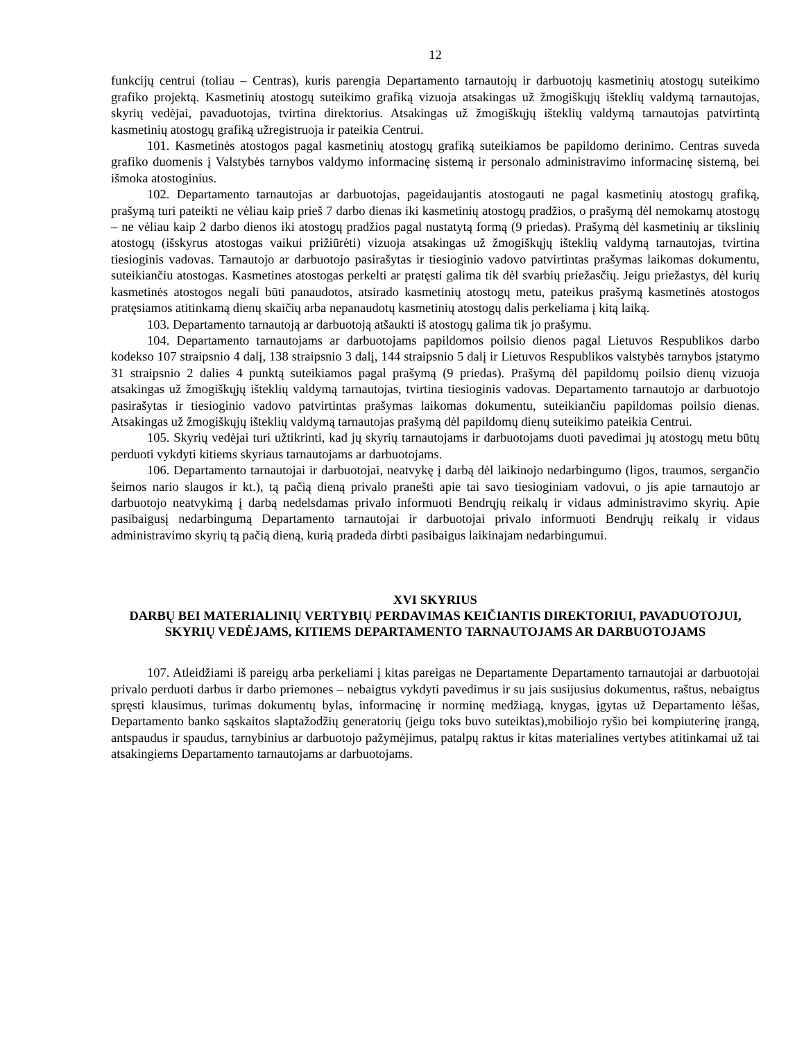12
funkcijų centrui (toliau – Centras), kuris parengia Departamento tarnautojų ir darbuotojų kasmetinių atostogų suteikimo grafiko projektą. Kasmetinių atostogų suteikimo grafiką vizuoja atsakingas už žmogiškųjų išteklių valdymą tarnautojas, skyrių vedėjai, pavaduotojas, tvirtina direktorius. Atsakingas už žmogiškųjų išteklių valdymą tarnautojas patvirtintą kasmetinių atostogų grafiką užregistruoja ir pateikia Centrui.
101. Kasmetinės atostogos pagal kasmetinių atostogų grafiką suteikiamos be papildomo derinimo. Centras suveda grafiko duomenis į Valstybės tarnybos valdymo informacinę sistemą ir personalo administravimo informacinę sistemą, bei išmoka atostoginius.
102. Departamento tarnautojas ar darbuotojas, pageidaujantis atostogauti ne pagal kasmetinių atostogų grafiką, prašymą turi pateikti ne vėliau kaip prieš 7 darbo dienas iki kasmetinių atostogų pradžios, o prašymą dėl nemokamų atostogų – ne vėliau kaip 2 darbo dienos iki atostogų pradžios pagal nustatytą formą (9 priedas). Prašymą dėl kasmetinių ar tikslinių atostogų (išskyrus atostogas vaikui prižiūrėti) vizuoja atsakingas už žmogiškųjų išteklių valdymą tarnautojas, tvirtina tiesioginis vadovas. Tarnautojo ar darbuotojo pasirašytas ir tiesioginio vadovo patvirtintas prašymas laikomas dokumentu, suteikiančiu atostogas. Kasmetines atostogas perkelti ar pratęsti galima tik dėl svarbių priežasčių. Jeigu priežastys, dėl kurių kasmetinės atostogos negali būti panaudotos, atsirado kasmetinių atostogų metu, pateikus prašymą kasmetinės atostogos pratęsiamos atitinkamą dienų skaičių arba nepanaudotų kasmetinių atostogų dalis perkeliama į kitą laiką.
103. Departamento tarnautoją ar darbuotoją atšaukti iš atostogų galima tik jo prašymu.
104. Departamento tarnautojams ar darbuotojams papildomos poilsio dienos pagal Lietuvos Respublikos darbo kodekso 107 straipsnio 4 dalį, 138 straipsnio 3 dalį, 144 straipsnio 5 dalį ir Lietuvos Respublikos valstybės tarnybos įstatymo 31 straipsnio 2 dalies 4 punktą suteikiamos pagal prašymą (9 priedas). Prašymą dėl papildomų poilsio dienų vizuoja atsakingas už žmogiškųjų išteklių valdymą tarnautojas, tvirtina tiesioginis vadovas. Departamento tarnautojo ar darbuotojo pasirašytas ir tiesioginio vadovo patvirtintas prašymas laikomas dokumentu, suteikiančiu papildomas poilsio dienas. Atsakingas už žmogiškųjų išteklių valdymą tarnautojas prašymą dėl papildomų dienų suteikimo pateikia Centrui.
105. Skyrių vedėjai turi užtikrinti, kad jų skyrių tarnautojams ir darbuotojams duoti pavedimai jų atostogų metu būtų perduoti vykdyti kitiems skyriaus tarnautojams ar darbuotojams.
106. Departamento tarnautojai ir darbuotojai, neatvykę į darbą dėl laikinojo nedarbingumo (ligos, traumos, sergančio šeimos nario slaugos ir kt.), tą pačią dieną privalo pranešti apie tai savo tiesioginiam vadovui, o jis apie tarnautojo ar darbuotojo neatvykimą į darbą nedelsdamas privalo informuoti Bendrųjų reikalų ir vidaus administravimo skyrių. Apie pasibaigusį nedarbingumą Departamento tarnautojai ir darbuotojai privalo informuoti Bendrųjų reikalų ir vidaus administravimo skyrių tą pačią dieną, kurią pradeda dirbti pasibaigus laikinajam nedarbingumui.
XVI SKYRIUS
DARBŲ BEI MATERIALINIŲ VERTYBIŲ PERDAVIMAS KEIČIANTIS DIREKTORIUI, PAVADUOTOJUI, SKYRIŲ VEDĖJAMS, KITIEMS DEPARTAMENTO TARNAUTOJAMS AR DARBUOTOJAMS
107. Atleidžiami iš pareigų arba perkeliami į kitas pareigas ne Departamente Departamento tarnautojai ar darbuotojai privalo perduoti darbus ir darbo priemones – nebaigtus vykdyti pavedimus ir su jais susijusius dokumentus, raštus, nebaigtus spręsti klausimus, turimas dokumentų bylas, informacinę ir norminę medžiagą, knygas, įgytas už Departamento lėšas, Departamento banko sąskaitos slaptažodžių generatorių (jeigu toks buvo suteiktas),mobiliojo ryšio bei kompiuterinę įrangą, antspaudus ir spaudus, tarnybinius ar darbuotojo pažymėjimus, patalpų raktus ir kitas materialines vertybes atitinkamai už tai atsakingiems Departamento tarnautojams ar darbuotojams.